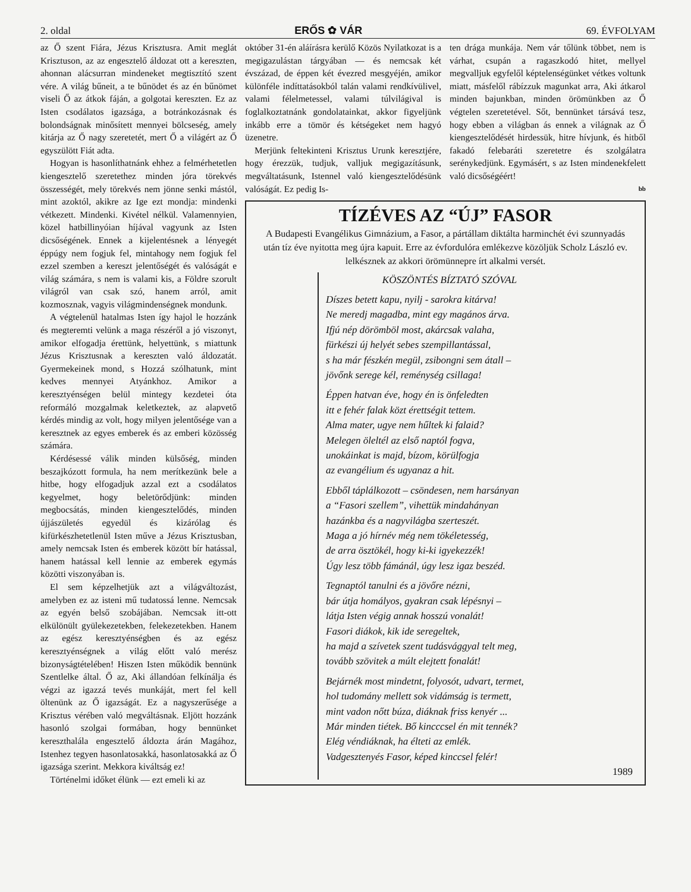2. oldal ERŐS ✿ VÁR 69. ÉVFOLYAM
az Ő szent Fiára, Jézus Krisztusra. Amit meglát Krisztuson, az az engesztelő áldozat ott a kereszten, ahonnan alácsurran mindeneket megtisztító szent vére. A világ bűneit, a te bűnödet és az én bűnömet viseli Ő az átkok fáján, a golgotai kereszten. Ez az Isten csodálatos igazsága, a botránkozásnak és bolondságnak minősített mennyei bölcseség, amely kitárja az Ő nagy szeretetét, mert Ő a világért az Ő egyszülött Fiát adta.
Hogyan is hasonlíthatnánk ehhez a felmérhetetlen kiengesztelő szeretethez minden jóra törekvés összességét, mely törekvés nem jönne senki mástól, mint azoktól, akikre az Ige ezt mondja: mindenki vétkezett. Mindenki. Kivétel nélkül. Valamennyien, közel hatbillinyóian híjával vagyunk az Isten dicsőségének. Ennek a kijelentésnek a lényegét éppúgy nem fogjuk fel, mintahogy nem fogjuk fel ezzel szemben a kereszt jelentőségét és valóságát e világ számára, s nem is valami kis, a Földre szorult világról van csak szó, hanem arról, amit kozmosznak, vagyis világmindenségnek mondunk.
A végtelenül hatalmas Isten így hajol le hozzánk és megteremti velünk a maga részéről a jó viszonyt, amikor elfogadja érettünk, helyettünk, s miattunk Jézus Krisztusnak a kereszten való áldozatát. Gyermekeinek mond, s Hozzá szólhatunk, mint kedves mennyei Atyánkhoz. Amikor a keresztyénségen belül mintegy kezdetei óta reformáló mozgalmak keletkeztek, az alapvető kérdés mindig az volt, hogy milyen jelentősége van a keresztnek az egyes emberek és az emberi közösség számára.
Kérdésessé válik minden külsőség, minden beszajkózott formula, ha nem merítkezünk bele a hitbe, hogy elfogadjuk azzal ezt a csodálatos kegyelmet, hogy beletörődjünk: minden megbocsátás, minden kiengesztelődés, minden újjászületés egyedül és kizárólag és kifürkészhetetlenül Isten műve a Jézus Krisztusban, amely nemcsak Isten és emberek között bír hatással, hanem hatással kell lennie az emberek egymás közötti viszonyában is.
El sem képzelhetjük azt a világváltozást, amelyben ez az isteni mű tudatossá lenne. Nemcsak az egyén belső szobájában. Nemcsak itt-ott elkülönült gyülekezetekben, felekezetekben. Hanem az egész keresztyénségben és az egész keresztyénségnek a világ előtt való merész bizonyságtételében! Hiszen Isten működik bennünk Szentlelke által. Ő az, Aki állandóan felkínálja és végzi az igazzá tevés munkáját, mert fel kell öltenünk az Ő igazságát. Ez a nagyszerűsége a Krisztus vérében való megváltásnak. Eljött hozzánk hasonló szolgai formában, hogy bennünket kereszthalála engesztelő áldozta árán Magához, Istenhez tegyen hasonlatosakká, hasonlatosakká az Ő igazsága szerint. Mekkora kiváltság ez!
Történelmi időket élünk — ezt emeli ki az
október 31-én aláírásra kerülő Közös Nyilatkozat is a megigazulástan tárgyában — és nemcsak két évszázad, de éppen két évezred mesgyéjén, amikor különféle indíttatásokból talán valami rendkívülivel, valami félelmetessel, valami túlvilágival is foglalkoztatnánk gondolatainkat, akkor figyeljünk inkább erre a tömör és kétségeket nem hagyó üzenetre.
Merjünk feltekinteni Krisztus Urunk keresztjére, hogy érezzük, tudjuk, valljuk megigazításunk, megváltatásunk, Istennel való kiengesztelődésünk valóságát. Ez pedig Is-
ten drága munkája. Nem vár tőlünk többet, nem is várhat, csupán a ragaszkodó hitet, mellyel megvalljuk egyfelől képtelenségünket vétkes voltunk miatt, másfelől rábízzuk magunkat arra, Aki átkarol minden bajunkban, minden örömünkben az Ő végtelen szeretetével. Sőt, bennünket társává tesz, hogy ebben a világban ás ennek a világnak az Ő kiengesztelődését hirdessük, hitre hívjunk, és hitből fakadó felebaráti szeretetre és szolgálatra serénykedjünk. Egymásért, s az Isten mindenekfelett való dicsőségéért!
bb
TÍZÉVES AZ “ÚJ” FASOR
A Budapesti Evangélikus Gimnázium, a Fasor, a pártállam diktálta harminchét évi szunnyadás után tíz éve nyitotta meg újra kapuit. Erre az évfordulóra emlékezve közöljük Scholz László ev. lelkésznek az akkori örömünnepre írt alkalmi versét.
KÖSZÖNTÉS BÍZTATÓ SZÓVAL
Díszes betett kapu, nyilj - sarokra kitárva!
Ne meredj magadba, mint egy magános árva.
Ifjú nép dörömböl most, akárcsak valaha,
fürkészi új helyét sebes szempillantással,
s ha már fészkén megül, zsibongni sem átall –
jövőnk serege kél, reménység csillaga!
Éppen hatvan éve, hogy én is önfeledten
itt e fehér falak közt érettségit tettem.
Alma mater, ugye nem hűltek ki falaid?
Melegen öleltél az első naptól fogva,
unokáinkat is majd, bízom, körülfogja
az evangélium és ugyanaz a hit.
Ebből táplálkozott – csöndesen, nem harsányan
a “Fasori szellem”, vihettük mindahányan
hazánkba és a nagyvilágba szerteszét.
Maga a jó hírnév még nem tökéletesség,
de arra ösztökél, hogy ki-ki igyekezzék!
Úgy lesz több fámánál, úgy lesz igaz beszéd.
Tegnaptól tanulni és a jövőre nézni,
bár útja homályos, gyakran csak lépésnyi –
látja Isten végig annak hosszú vonalát!
Fasori diákok, kik ide seregeltek,
ha majd a szívetek szent tudásvággyal telt meg,
tovább szövitek a múlt elejtett fonalát!
Bejárnék most mindetnt, folyosót, udvart, termet,
hol tudomány mellett sok vidámság is termett,
mint vadon nőtt búza, diáknak friss kenyér ...
Már minden tiétek. Bő kincccsel én mit tennék?
Elég véndiáknak, ha élteti az emlék.
Vadgesztenyés Fasor, képed kinccsel felér!
1989